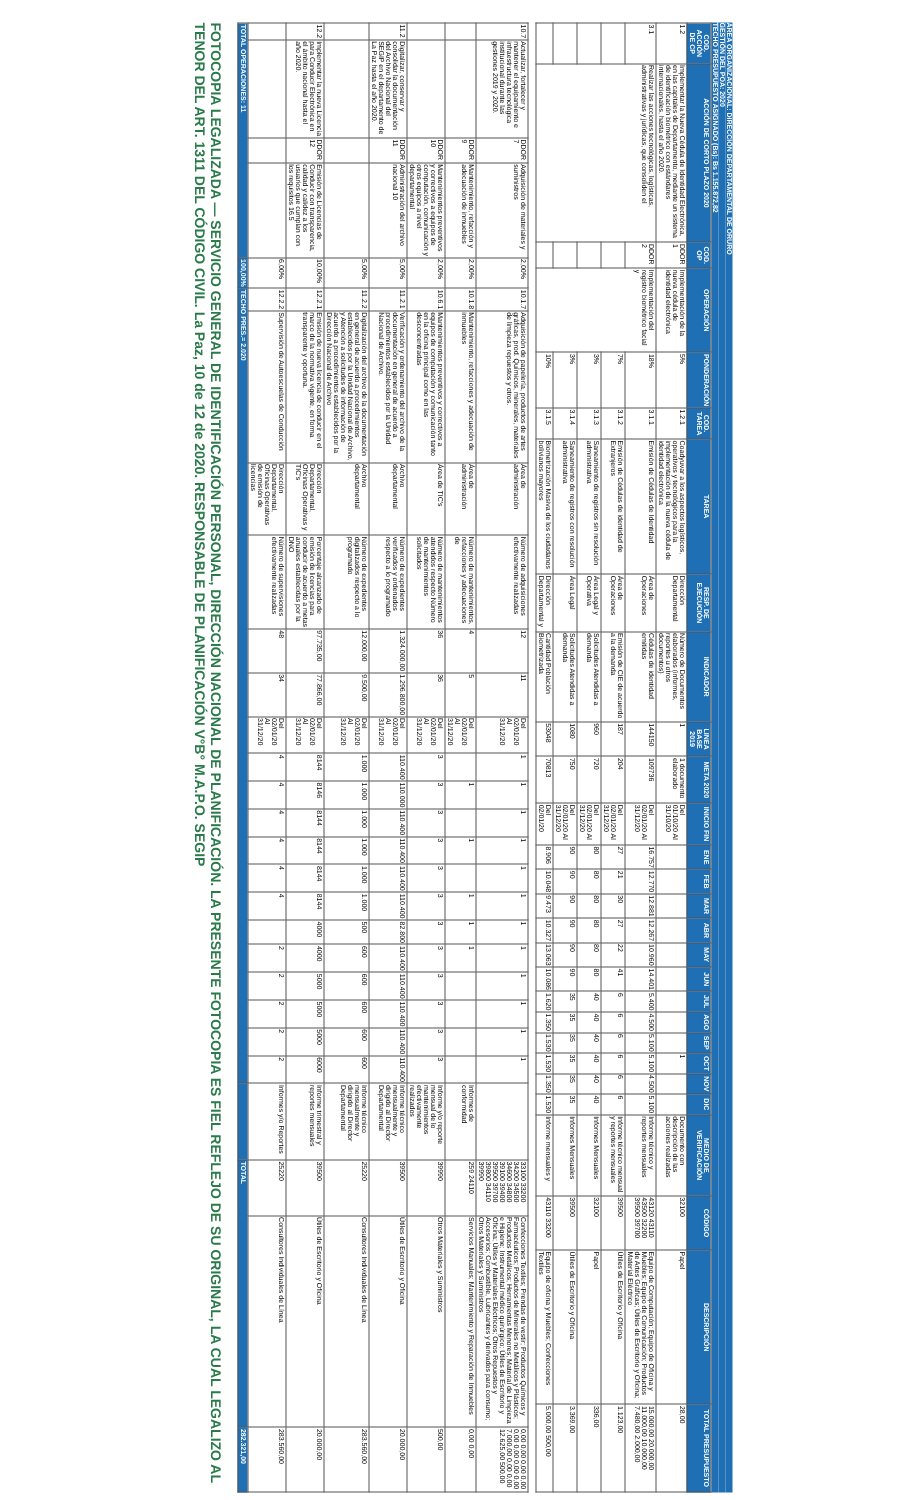ÁREA ORGANIZACIONAL: DIRECCIÓN DEPARTAMENTAL DE ORURO
GESTIÓN DEL POA: 2020
TECHO PRESUPUESTO ASIGNADO (Bs): Bs 1.155.872,82
| COD. ACCIÓN DE CP | ACCIÓN DE CORTO PLAZO 2020 | COD. OP | OPERACIÓN | PONDERACIÓN | COD. TAREA | TAREA | RESP. DE EJECUCIÓN | INDICADOR | LINEA BASE 2019 | META 2020 | INICIO FIN | ENE | FEB | MAR | ABR | MAY | JUN | JUL | AGO | SEP | OCT | NOV | DIC | MEDIO DE VERIFICACIÓN | CÓDIGO | DESCRIPCIÓN | TOTAL PRESUPUESTO |
| --- | --- | --- | --- | --- | --- | --- | --- | --- | --- | --- | --- | --- | --- | --- | --- | --- | --- | --- | --- | --- | --- | --- | --- | --- | --- | --- | --- |
| 1.2 | Implementar la Nueva Cédula de Identidad Electrónica, en las capitales de Departamento, mediante un sistema de identificación biométrico con estándares internacionales, hasta el año 2020. | DDOR 1 | Implementación de la nueva cédula de identidad electrónica | 5% | 1.2.1 | Coadyuvar a los aspectos logísticos, operativos y tecnológicos para la implementación de la nueva cédula de identidad electrónica | Dirección Departamental | Número de Documentos elaborados (informes, reportes u otros documentos) | 1 | 1 documento elaborado | Del 01/10/20 Al 31/10/20 | | | | | | | | | | 1 | | | Documento con descripción de las acciones realizadas | 32100 | Papel | 28,00 |
| 3.1 | Realizar las acciones tecnológicas, logísticas, administrativas y jurídicas, que consoliden el | DDOR 2 | Implementación del registro biométrico facial y | 18% | 3.1.1 | Emisión de Cédulas de Identidad | Área de Operaciones | Cédulas de identidad emitidas | 144150 | 109736 | Del 02/01/20 Al 31/12/20 | 16.757 | 12.770 | 12.881 | 12.267 | 10.960 | 14.401 | 5.400 | 4.500 | 5.100 | 5.100 | 4.500 | 5.100 | Informe técnico y reportes mensuales | 43120 43110 43500 32200 39500 39700 | Equipo de Computación; Equipo de Oficina y Muebles; Equipo de Comunicación; Productos de Artes Gráficas; Útiles de Escritorio y Oficina; Material Eléctrico | 15.000,00 20.000,00 11.000,00 10.000,00 7.480,00 2.000,00 |
| | | | | 7% | 3.1.2 | Emisión de Cédulas de identidad de Extranjeros | Área de Operaciones | Emisión de CIE de acuerdo a la demanda | 187 | 204 | Del 02/01/20 Al 31/12/20 | 27 | 21 | 30 | 27 | 22 | 41 | 6 | 6 | 6 | 6 | 6 | 6 | Informe técnico mensual y reportes mensuales | 39500 | Útiles de Escritorio y Oficina | 1.123,00 |
| | | | | 3% | 3.1.3 | Saneamiento de registros sin resolución administrativa | Área Legal y Operativa | Solicitudes Atendidas a demanda | 960 | 720 | Del 02/01/20 Al 31/12/20 | 80 | 80 | 80 | 80 | 80 | 80 | 40 | 40 | 40 | 40 | 40 | 40 | Informes Mensuales | 32100 | Papel | 336,00 |
| | | | | 3% | 3.1.4 | Saneamiento de registros con resolución administrativa | Área Legal | Solicitudes Atendidas a demanda | 1080 | 750 | Del 02/01/20 Al 31/12/20 | 90 | 90 | 90 | 90 | 90 | 90 | 35 | 35 | 35 | 35 | 35 | 35 | Informes Mensuales | 39500 | Útiles de Escritorio y Oficina | 3.369,00 |
| | | | | 10% | 3.1.5 | Biometrización Masiva de los ciudadanos bolivianos mayores | Dirección Departamental y | Cantidad Población Biometrizada | 53048 | 70813 | Del 02/01/20 | 8.906 | 10.048 | 9.473 | 10.327 | 13.063 | 10.086 | 1.620 | 1.350 | 1.530 | 1.530 | 1.350 | 1.530 | Informe mensuales y | 43110 33200 | Equipo de oficina y Muebles; Confecciones Textiles | 5.000,00 500,00 |
| 10.7 | Actualizar, fortalecer y mantener el equipamiento e infraestructura tecnológica institucional durante las gestiones 2019 y 2020. | DDOR 7 | Adquisición de materiales y suministros | 2,00% | 10.1.7 | Adquisición de papelería, productos de artes gráficas, prod. Químicos, minerales, materiales de limpieza repuestos y otros. | Área de administración | Número de adquisiciones efectivamente realizadas | 12 | 11 | Del 02/01/20 Al 31/12/20 | 1 | 1 | 1 | 1 | 1 | 1 | 1 | 1 | 1 | 1 | 1 | 1 | | 33100 33200 34200 34500 34600 34800 39100 39400 39500 39700 39800 34110 39990 | Confecciones Textiles; Prendas de vestir; Productos Químicos y Farmacéuticos; Productos de Minerales no Metálicos y Plásticos; Productos Metálicos; Herramientas Menores; Material de Limpieza e Higiene; Instrumental médico quirúrgico; Útiles de Escritorio y Oficina; Útiles y Materiales Eléctricos; Otros Repuestos y Accesorios; Combustible, Lubricantes y derivados para consumo; Otros Materiales y Suministros | 0,00 0,00 0,00 0,00 0,00 0,00 0,00 0,00 7.000,00 0,00 0,00 12.625,00 500,00 |
| | | DDOR 9 | Mantenimiento, refacción y adecuación de inmuebles | 2,00% | 10.1.8 | Mantenimiento, refacciones y adecuación de inmuebles | Área de administración | Número de mantenimientos, refacciones y adecuaciones de | 4 | 5 | Del 02/01/20 Al 31/12/20 | | 1 | | 1 | | 1 | 1 | 1 | | | | | Informes de conformidad | 259 24110 | Servicios Manuales; Mantenimiento y Reparación de Inmuebles | 0,00 0,00 |
| | | DDOR 10 | Mantenimientos preventivos y correctivos a equipos de computación, comunicación y otros equipos a nivel departamental | 2,00% | 10.6.1 | Mantenimientos preventivos y correctivos a equipos de computación y comunicación tanto en la oficina principal como en las desconcentradas | Área de TIC's | Número de mantenimientos atendidos respecto Número de mantenimientos solicitados | 36 | 36 | Del 02/01/20 Al 31/12/20 | 3 | 3 | 3 | 3 | 3 | 3 | 3 | 3 | 3 | 3 | 3 | 3 | Informe y/o reporte mensual de lo mantenimientos efectivamente realizados | 39990 | Otros Materiales y Suministros | 500,00 |
| 11.2 | Digitalizar, conservar y consolidar la documentación del Archivo Nacional del SEGIP en el departamento de La Paz hasta el año 2020. | DDOR 11 | Administración del archivo nacional 10 | 5,00% | 11.2.1 | Verificación y ordenamiento del archivo de la documentación en general de acuerdo a procedimientos establecidos por la Unidad Nacional de Archivo. | Archivo departamental | Número de expedientes verificados y ordenados respecto a lo programado | 1.324.000,00 | 1.296.800,00 | Del 02/01/20 Al 31/12/20 | 110.400 | 110.000 | 110.400 | 110.400 | 110.400 | 110.400 | 82.800 | 110.400 | 110.400 | 110.400 | 110.400 | 110.400 | Informe técnico mensualmente y dirigido al Director Departamental | 39500 | Útiles de Escritorio y Oficina | 20.000,00 |
| | | | | 5,00% | 11.2.2 | Digitalización del archivo de la documentación en general de acuerdo a procedimientos establecidos por la Unidad Nacional de Archivo, y Atención a solicitudes de información de acuerdo a procedimientos establecidos por la Dirección Nacional de Archivo | Archivo departamental | Número de expedientes digitalizados respecto a lo programado | 12.000,00 | 9.500,00 | Del 02/01/20 Al 31/12/20 | 1.000 | 1.000 | 1.000 | 1.000 | 1.000 | 1.000 | 500 | 600 | 600 | 600 | 600 | 600 | Informe técnico mensualmente y dirigido al Director Departamental | 25220 | Consultores Individuales de Línea | 283.560,00 |
| 12.2 | Implementar la nueva Licencia para Conducir Electrónica en el ámbito nacional hasta el año 2020. | DDOR 12 | Emisión de Licencias de Conducir con transparencia, calidad y calidez a los usuarios que cumplan con los requisitos 16.5 | 10,00% | 12.2.1 | Emisión de nueva licencia de conducir en el marco de la normativa vigente, en forma transparente y oportuna. | Dirección Departamental, Oficinas Operativas y TIC's | Porcentaje alcanzado de emisión de licencias para conducir de acuerdo a metas anuales establecidas por la DNO | 97.735,00 | 77.866,00 | Del 02/01/20 Al 31/12/20 | 8144 | 8146 | 8144 | 8144 | 8144 | 8144 | 4000 | 4000 | 5000 | 5000 | 5000 | 6000 | Informe trimestral y reportes mensuales | 39500 | Útiles de Escritorio y Oficina | 20.000,00 |
| | | | | 6,00% | 12.2.2 | Supervisión de Autoescuelas de Conducción | Dirección Departamental, Oficinas Operativas de emisión de licencias | Número de supervisiones efectivamente realizadas | 48 | 34 | Del 02/01/20 Al 31/12/20 | 4 | 4 | 4 | 4 | 4 | 4 | | 2 | 2 | 2 | 2 | 2 | Informes y/o Reportes | 25220 | Consultores Individuales de Línea | 283.560,00 |
| TOTAL OPERACIONES: 11 | | | | 100,00% | TECHO PRES.= 2.020 | | | | | | | | | | | | | | | | | | | | TOTAL | | 282.321,00 |
FOTOCOPIA LEGALIZADA — SERVICIO GENERAL DE IDENTIFICACIÓN PERSONAL, DIRECCIÓN NACIONAL DE PLANIFICACIÓN. LA PRESENTE FOTOCOPIA ES FIEL REFLEJO DE SU ORIGINAL, LA CUAL LEGALIZO AL TENOR DEL ART. 1311 DEL CÓDIGO CIVIL. La Paz, 10 de 12 de 2020. RESPONSABLE DE PLANIFICACIÓN V°B° M.A.P.O. SEGIP